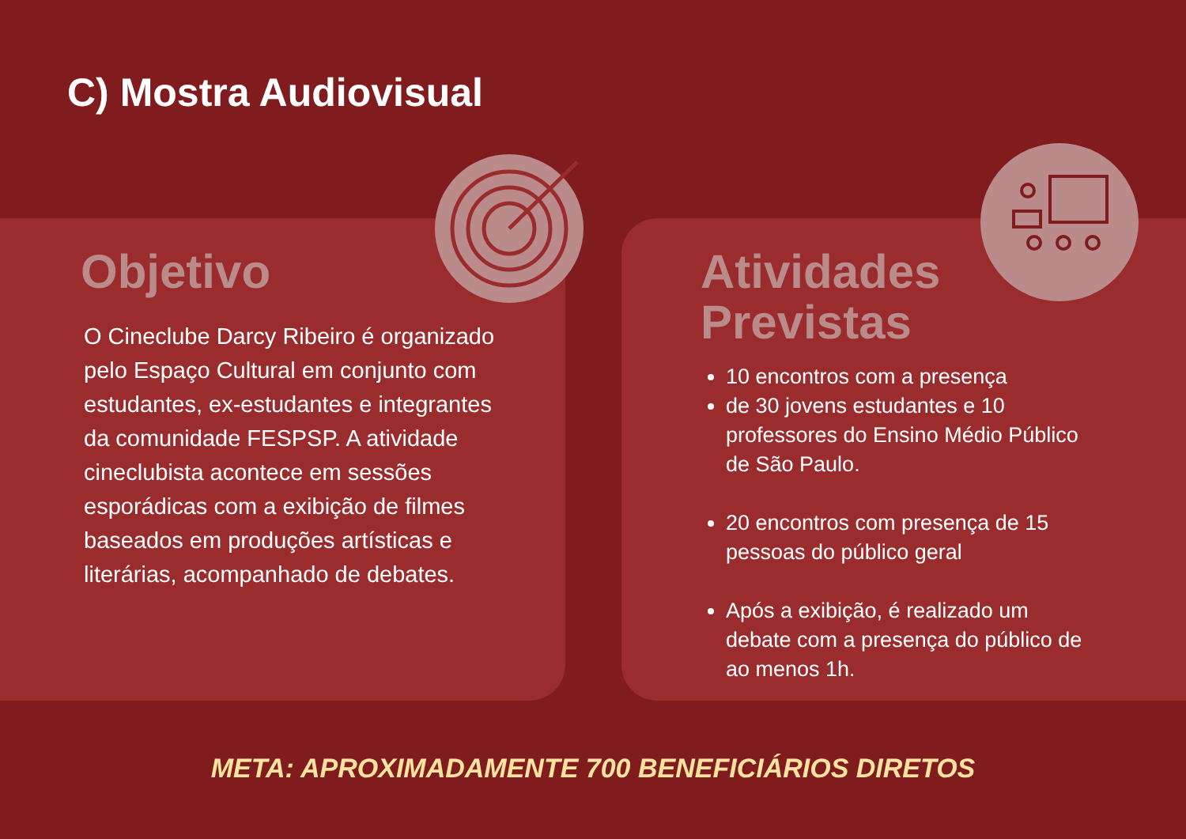C) Mostra Audiovisual
Objetivo
O Cineclube Darcy Ribeiro é organizado pelo Espaço Cultural em conjunto com estudantes, ex-estudantes e integrantes da comunidade FESPSP. A atividade cineclubista acontece em sessões esporádicas com a exibição de filmes baseados em produções artísticas e literárias, acompanhado de debates.
Atividades
Previstas
10 encontros com a presença
de 30 jovens estudantes e 10 professores do Ensino Médio Público de São Paulo.
20 encontros com presença de 15 pessoas do público geral
Após a exibição, é realizado um debate com a presença do público de ao menos 1h.
META: APROXIMADAMENTE 700 BENEFICIÁRIOS DIRETOS